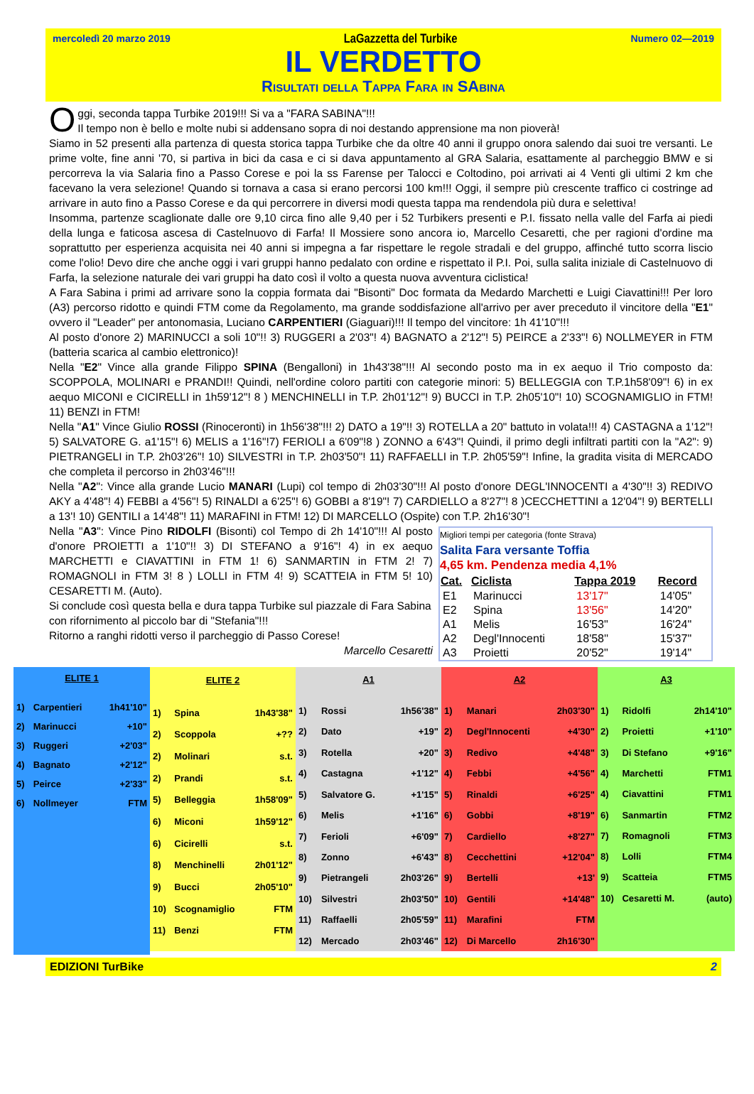mercoledì 20 marzo 2019 LaGazzetta del Turbike Numero 02—2019
IL VERDETTO
Risultati della Tappa Fara in SAbina
Oggi, seconda tappa Turbike 2019!!! Si va a "FARA SABINA"!!!
Il tempo non è bello e molte nubi si addensano sopra di noi destando apprensione ma non pioverà!
Siamo in 52 presenti alla partenza di questa storica tappa Turbike che da oltre 40 anni il gruppo onora salendo dai suoi tre versanti. Le prime volte, fine anni '70, si partiva in bici da casa e ci si dava appuntamento al GRA Salaria, esattamente al parcheggio BMW e si percorreva la via Salaria fino a Passo Corese e poi la ss Farense per Talocci e Coltodino, poi arrivati ai 4 Venti gli ultimi 2 km che facevano la vera selezione! Quando si tornava a casa si erano percorsi 100 km!!! Oggi, il sempre più crescente traffico ci costringe ad arrivare in auto fino a Passo Corese e da qui percorrere in diversi modi questa tappa ma rendendola più dura e selettiva!
Insomma, partenze scaglionate dalle ore 9,10 circa fino alle 9,40 per i 52 Turbikers presenti e P.I. fissato nella valle del Farfa ai piedi della lunga e faticosa ascesa di Castelnuovo di Farfa! Il Mossiere sono ancora io, Marcello Cesaretti, che per ragioni d'ordine ma soprattutto per esperienza acquisita nei 40 anni si impegna a far rispettare le regole stradali e del gruppo, affinché tutto scorra liscio come l'olio! Devo dire che anche oggi i vari gruppi hanno pedalato con ordine e rispettato il P.I. Poi, sulla salita iniziale di Castelnuovo di Farfa, la selezione naturale dei vari gruppi ha dato così il volto a questa nuova avventura ciclistica!
A Fara Sabina i primi ad arrivare sono la coppia formata dai "Bisonti" Doc formata da Medardo Marchetti e Luigi Ciavattini!!! Per loro (A3) percorso ridotto e quindi FTM come da Regolamento, ma grande soddisfazione all'arrivo per aver preceduto il vincitore della "E1" ovvero il "Leader" per antonomasia, Luciano CARPENTIERI (Giaguari)!!! Il tempo del vincitore: 1h 41'10"!!!
Al posto d'onore 2) MARINUCCI a soli 10"!! 3) RUGGERI a 2'03"! 4) BAGNATO a 2'12"! 5) PEIRCE a 2'33"! 6) NOLLMEYER in FTM (batteria scarica al cambio elettronico)!
Nella "E2" Vince alla grande Filippo SPINA (Bengalloni) in 1h43'38"!!! Al secondo posto ma in ex aequo il Trio composto da: SCOPPOLA, MOLINARI e PRANDI!! Quindi, nell'ordine coloro partiti con categorie minori: 5) BELLEGGIA con T.P.1h58'09"! 6) in ex aequo MICONI e CICIRELLI in 1h59'12"! 8 ) MENCHINELLI in T.P. 2h01'12"! 9) BUCCI in T.P. 2h05'10"! 10) SCOGNAMIGLIO in FTM! 11) BENZI in FTM!
Nella "A1" Vince Giulio ROSSI (Rinoceronti) in 1h56'38"!!! 2) DATO a 19"!! 3) ROTELLA a 20" battuto in volata!!! 4) CASTAGNA a 1'12"! 5) SALVATORE G. a1'15"! 6) MELIS a 1'16"!7) FERIOLI a 6'09"!8 ) ZONNO a 6'43"! Quindi, il primo degli infiltrati partiti con la "A2": 9) PIETRANGELI in T.P. 2h03'26"! 10) SILVESTRI in T.P. 2h03'50"! 11) RAFFAELLI in T.P. 2h05'59"! Infine, la gradita visita di MERCADO che completa il percorso in 2h03'46"!!!
Nella "A2": Vince alla grande Lucio MANARI (Lupi) col tempo di 2h03'30"!!! Al posto d'onore DEGL'INNOCENTI a 4'30"!! 3) REDIVO AKY a 4'48"! 4) FEBBI a 4'56"! 5) RINALDI a 6'25"! 6) GOBBI a 8'19"! 7) CARDIELLO a 8'27"! 8 )CECCHETTINI a 12'04"! 9) BERTELLI a 13'! 10) GENTILI a 14'48"! 11) MARAFINI in FTM! 12) DI MARCELLO (Ospite) con T.P. 2h16'30"!
Migliori tempi per categoria (fonte Strava)
Salita Fara versante Toffia
4,65 km. Pendenza media 4,1%
| Cat. | Ciclista | Tappa 2019 | Record |
| --- | --- | --- | --- |
| E1 | Marinucci | 13'17" | 14'05" |
| E2 | Spina | 13'56" | 14'20" |
| A1 | Melis | 16'53" | 16'24" |
| A2 | Degl'Innocenti | 18'58'' | 15'37" |
| A3 | Proietti | 20'52" | 19'14" |
Nella "A3": Vince Pino RIDOLFI (Bisonti) col Tempo di 2h 14'10"!!! Al posto d'onore PROIETTI a 1'10"!! 3) DI STEFANO a 9'16"! 4) in ex aequo MARCHETTI e CIAVATTINI in FTM 1! 6) SANMARTIN in FTM 2! 7) ROMAGNOLI in FTM 3! 8 ) LOLLI in FTM 4! 9) SCATTEIA in FTM 5! 10) CESARETTI M. (Auto).
Si conclude così questa bella e dura tappa Turbike sul piazzale di Fara Sabina con rifornimento al piccolo bar di "Stefania"!!!
Ritorno a ranghi ridotti verso il parcheggio di Passo Corese!
Marcello Cesaretti
| ELITE 1 | | |
| --- | --- | --- |
| 1) | Carpentieri | 1h41'10" |
| 2) | Marinucci | +10" |
| 3) | Ruggeri | +2'03" |
| 4) | Bagnato | +2'12" |
| 5) | Peirce | +2'33" |
| 6) | Nollmeyer | FTM |
| ELITE 2 | | |
| --- | --- | --- |
| 1) | Spina | 1h43'38" |
| 2) | Scoppola | +?? |
| 2) | Molinari | s.t. |
| 2) | Prandi | s.t. |
| 5) | Belleggia | 1h58'09" |
| 6) | Miconi | 1h59'12" |
| 6) | Cicirelli | s.t. |
| 8) | Menchinelli | 2h01'12" |
| 9) | Bucci | 2h05'10" |
| 10) | Scognamiglio | FTM |
| 11) | Benzi | FTM |
| A1 | | |
| --- | --- | --- |
| 1) | Rossi | 1h56'38" |
| 2) | Dato | +19" |
| 3) | Rotella | +20" |
| 4) | Castagna | +1'12" |
| 5) | Salvatore G. | +1'15" |
| 6) | Melis | +1'16" |
| 7) | Ferioli | +6'09" |
| 8) | Zonno | +6'43" |
| 9) | Pietrangeli | 2h03'26" |
| 10) | Silvestri | 2h03'50" |
| 11) | Raffaelli | 2h05'59" |
| 12) | Mercado | 2h03'46" |
| A2 | | |
| --- | --- | --- |
| 1) | Manari | 2h03'30" |
| 2) | Degl'Innocenti | +4'30" |
| 3) | Redivo | +4'48" |
| 4) | Febbi | +4'56" |
| 5) | Rinaldi | +6'25" |
| 6) | Gobbi | +8'19" |
| 7) | Cardiello | +8'27" |
| 8) | Cecchettini | +12'04" |
| 9) | Bertelli | +13' |
| 10) | Gentili | +14'48" |
| 11) | Marafini | FTM |
| 12) | Di Marcello | 2h16'30" |
| A3 | | |
| --- | --- | --- |
| 1) | Ridolfi | 2h14'10" |
| 2) | Proietti | +1'10" |
| 3) | Di Stefano | +9'16" |
| 4) | Marchetti | FTM1 |
| 4) | Ciavattini | FTM1 |
| 6) | Sanmartin | FTM2 |
| 7) | Romagnoli | FTM3 |
| 8) | Lolli | FTM4 |
| 9) | Scatteia | FTM5 |
| 10) | Cesaretti M. | (auto) |
EDIZIONI TurBike 2